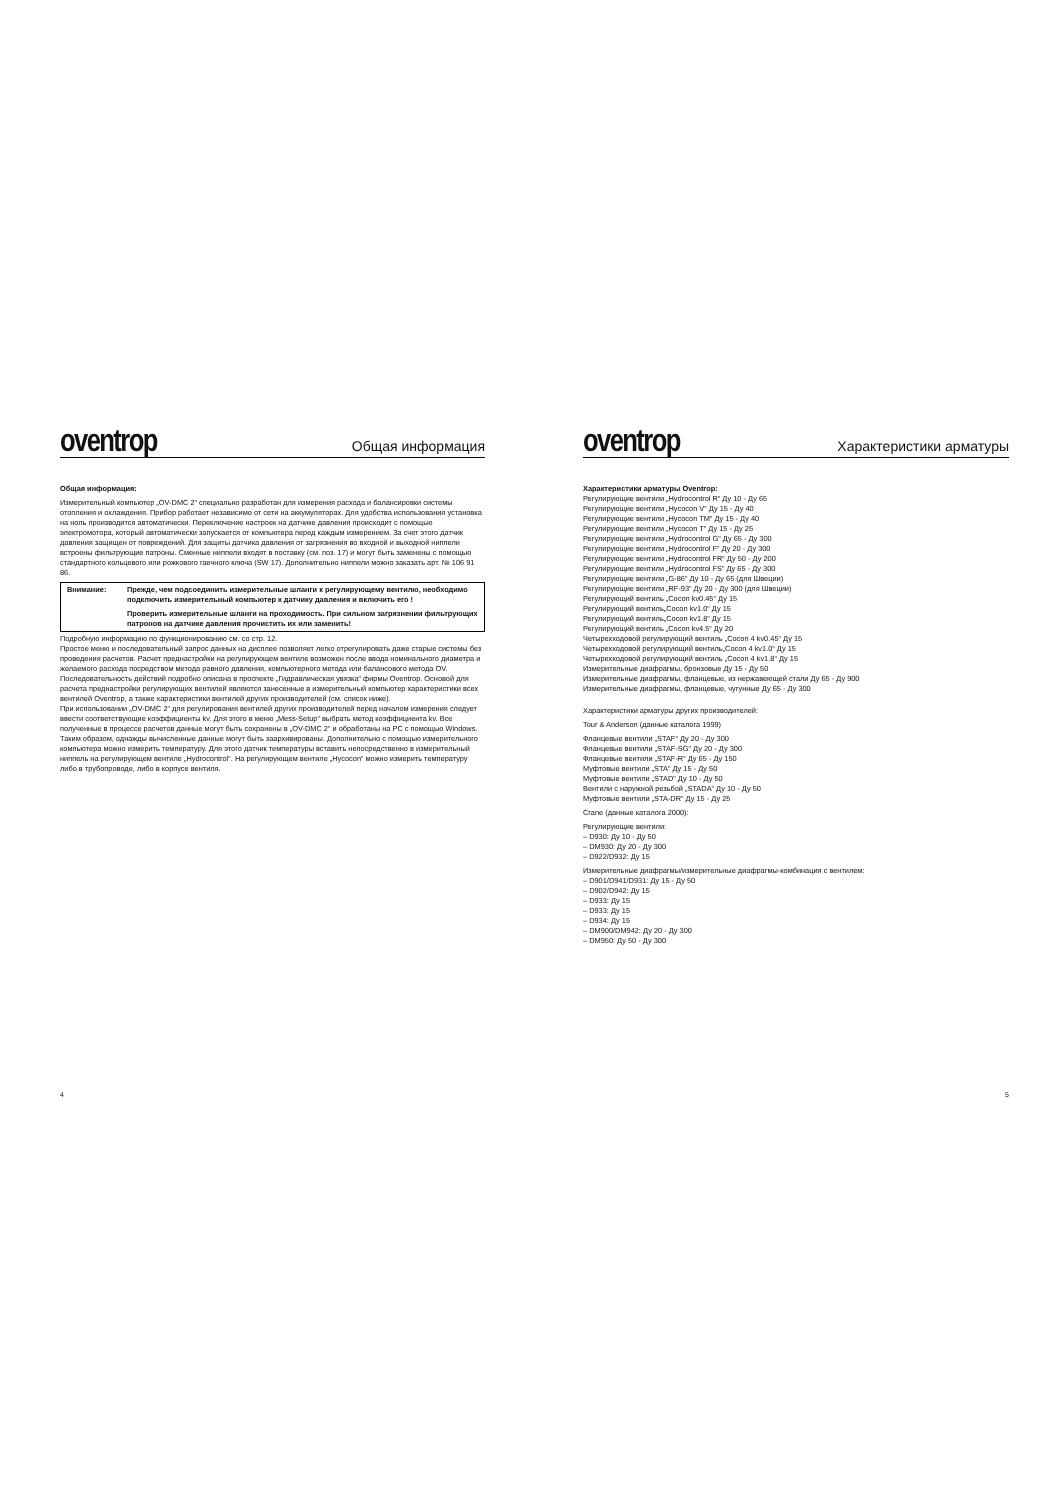oventrop
Общая информация
Общая информация:
Измерительный компьютер „OV-DMC 2“ специально разработан для измерения расхода и балансировки системы отопления и охлаждения. Прибор работает независимо от сети на аккумуляторах. Для удобства использования установка на ноль производится автоматически. Переключение настроек на датчике давления происходит с помощью электромотора, который автоматически запускается от компьютера перед каждым измерением. За счет этого датчик давления защищен от повреждений. Для защиты датчика давления от загрязнения во входной и выходной ниппели встроены фильтрующие патроны. Сменные ниппели входят в поставку (см. поз. 17) и могут быть заменены с помощью стандартного кольцевого или рожкового гаечного ключа (SW 17). Дополнительно ниппели можно заказать арт. № 106 91 86.
Внимание: Прежде, чем подсоединить измерительные шланги к регулирующему вентилю, необходимо подключить измерительный компьютер к датчику давления и включить его !
Проверить измерительные шланги на проходимость. При сильном загрязнении фильтрующих патронов на датчике давления прочистить их или заменить!
Подробную информацию по функционированию см. со стр. 12.
Простое меню и последовательный запрос данных на дисплее позволяет легко отрегулировать даже старые системы без проведения расчетов. Расчет преднастройки на регулирующем вентиле возможен после ввода номинального диаметра и желаемого расхода посредством метода равного давления, компьютерного метода или балансового метода OV. Последовательность действий подробно описана в проспекте „Гидравлическая увязка“ фирмы Oventrop. Основой для расчета преднастройки регулирующих вентилей являются занесенные в измерительный компьютер характеристики всех вентилей Oventrop, а также характеристики вентилей других производителей (см. список ниже).
При использовании „OV-DMC 2“ для регулирования вентилей других производителей перед началом измерения следует ввести соответствующие коэффициенты kv. Для этого в меню „Mess-Setup“ выбрать метод коэффициента kv. Все полученные в процессе расчетов данные могут быть сохранены в „OV-DMC 2“ и обработаны на PC с помощью Windows. Таким образом, однажды вычисленные данные могут быть заархивированы. Дополнительно с помощью измерительного компьютера можно измерить температуру. Для этого датчик температуры вставить непосредственно в измерительный ниппель на регулирующем вентиле „Hydrocontrol“. На регулирующем вентиле „Hycocon“ можно измерить температуру либо в трубопроводе, либо в корпусе вентиля.
4
oventrop
Характеристики арматуры
Характеристики арматуры Oventrop:
Регулирующие вентили „Hydrocontrol R“ Ду 10 - Ду 65
Регулирующие вентили „Hycocon V“ Ду 15 - Ду 40
Регулирующие вентили „Hycocon TM“ Ду 15 - Ду 40
Регулирующие вентили „Hycocon T“ Ду 15 - Ду 25
Регулирующие вентили „Hydrocontrol G“ Ду 65 - Ду 300
Регулирующие вентили „Hydrocontrol F“ Ду 20 - Ду 300
Регулирующие вентили „Hydrocontrol FR“ Ду 50 - Ду 200
Регулирующие вентили „Hydrocontrol FS“ Ду 65 - Ду 300
Регулирующие вентили „G-86“ Ду 10 - Ду 65 (для Швеции)
Регулирующие вентили „RF-93“ Ду 20 - Ду 300 (для Швеции)
Регулирующий вентиль „Cocon kv0.45“ Ду 15
Регулирующий вентиль„Cocon kv1.0“ Ду 15
Регулирующий вентиль„Cocon kv1.8“ Ду 15
Регулирующий вентиль „Cocon kv4.5“ Ду 20
Четырехходовой регулирующий вентиль „Cocon 4 kv0.45“ Ду 15
Четырехходовой регулирующий вентиль„Cocon 4 kv1.0“ Ду 15
Четырехходовой регулирующий вентиль „Cocon 4 kv1.8“ Ду 15
Измерительные диафрагмы, бронзовые Ду 15 - Ду 50
Измерительные диафрагмы, фланцевые, из нержавеющей стали Ду 65 - Ду 900
Измерительные диафрагмы, фланцевые, чугунные Ду 65 - Ду 300
Характеристики арматуры других производителей:
Tour & Anderson (данные каталога 1999)
Фланцевые вентили „STAF“ Ду 20 - Ду 300
Фланцевые вентили „STAF-SG“ Ду 20 - Ду 300
Фланцевые вентили „STAF-R“ Ду 65 - Ду 150
Муфтовые вентили „STA“ Ду 15 - Ду 50
Муфтовые вентили „STAD“ Ду 10 - Ду 50
Вентили с наружной резьбой „STADA“ Ду 10 - Ду 50
Муфтовые вентили „STA-DR“ Ду 15 - Ду 25
Crane (данные каталога 2000):
Регулирующие вентили:
– D930: Ду 10 - Ду 50
– DM930: Ду 20 - Ду 300
– D922/D932: Ду 15
Измерительные диафрагмы/измерительные диафрагмы-комбинация с вентилем:
– D901/D941/D931: Ду 15 - Ду 50
– D902/D942: Ду 15
– D933: Ду 15
– D933: Ду 15
– D934: Ду 15
– DM900/DM942: Ду 20 - Ду 300
– DM950: Ду 50 - Ду 300
5